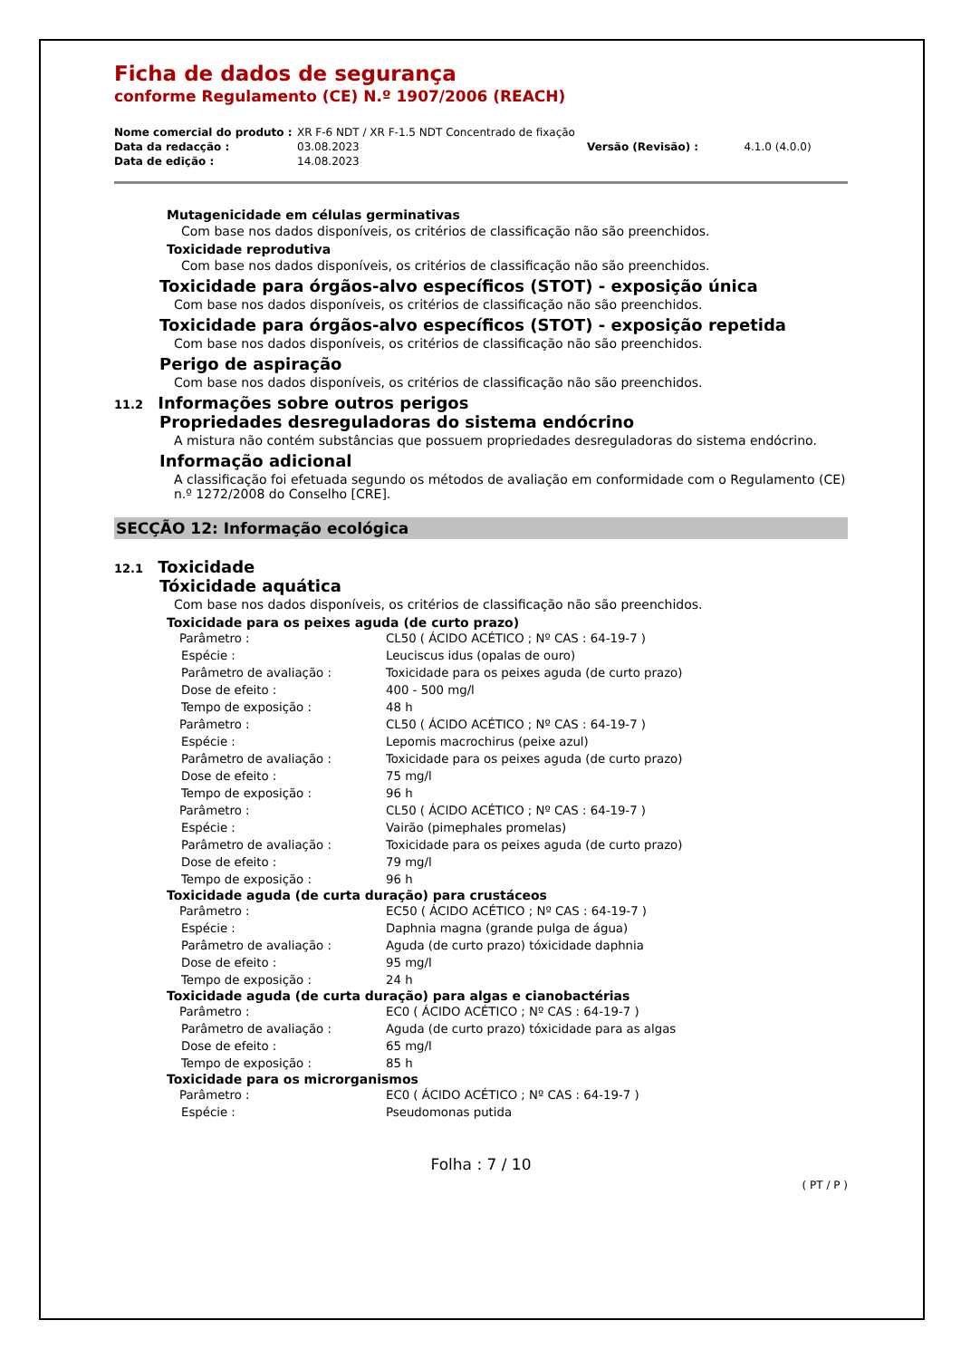Ficha de dados de segurança
conforme Regulamento (CE) N.º 1907/2006 (REACH)
| Nome comercial do produto : | XR F-6 NDT / XR F-1.5 NDT Concentrado de fixação | | |
| Data da redacção : | 03.08.2023 | Versão (Revisão) : | 4.1.0 (4.0.0) |
| Data de edição : | 14.08.2023 | | |
Mutagenicidade em células germinativas
Com base nos dados disponíveis, os critérios de classificação não são preenchidos.
Toxicidade reprodutiva
Com base nos dados disponíveis, os critérios de classificação não são preenchidos.
Toxicidade para órgãos-alvo específicos (STOT) - exposição única
Com base nos dados disponíveis, os critérios de classificação não são preenchidos.
Toxicidade para órgãos-alvo específicos (STOT) - exposição repetida
Com base nos dados disponíveis, os critérios de classificação não são preenchidos.
Perigo de aspiração
Com base nos dados disponíveis, os critérios de classificação não são preenchidos.
11.2 Informações sobre outros perigos
Propriedades desreguladoras do sistema endócrino
A mistura não contém substâncias que possuem propriedades desreguladoras do sistema endócrino.
Informação adicional
A classificação foi efetuada segundo os métodos de avaliação em conformidade com o Regulamento (CE) n.º 1272/2008 do Conselho [CRE].
SECÇÃO 12: Informação ecológica
12.1 Toxicidade
Tóxicidade aquática
Com base nos dados disponíveis, os critérios de classificação não são preenchidos.
Toxicidade para os peixes aguda (de curto prazo)
| Parâmetro : | CL50 ( ÁCIDO ACÉTICO ; Nº CAS : 64-19-7 ) |
| Espécie : | Leuciscus idus (opalas de ouro) |
| Parâmetro de avaliação : | Toxicidade para os peixes aguda (de curto prazo) |
| Dose de efeito : | 400 - 500 mg/l |
| Tempo de exposição : | 48 h |
| Parâmetro : | CL50 ( ÁCIDO ACÉTICO ; Nº CAS : 64-19-7 ) |
| Espécie : | Lepomis macrochirus (peixe azul) |
| Parâmetro de avaliação : | Toxicidade para os peixes aguda (de curto prazo) |
| Dose de efeito : | 75 mg/l |
| Tempo de exposição : | 96 h |
| Parâmetro : | CL50 ( ÁCIDO ACÉTICO ; Nº CAS : 64-19-7 ) |
| Espécie : | Vairão (pimephales promelas) |
| Parâmetro de avaliação : | Toxicidade para os peixes aguda (de curto prazo) |
| Dose de efeito : | 79 mg/l |
| Tempo de exposição : | 96 h |
Toxicidade aguda (de curta duração) para crustáceos
| Parâmetro : | EC50 ( ÁCIDO ACÉTICO ; Nº CAS : 64-19-7 ) |
| Espécie : | Daphnia magna (grande pulga de água) |
| Parâmetro de avaliação : | Aguda (de curto prazo) tóxicidade daphnia |
| Dose de efeito : | 95 mg/l |
| Tempo de exposição : | 24 h |
Toxicidade aguda (de curta duração) para algas e cianobactérias
| Parâmetro : | EC0 ( ÁCIDO ACÉTICO ; Nº CAS : 64-19-7 ) |
| Parâmetro de avaliação : | Aguda (de curto prazo) tóxicidade para as algas |
| Dose de efeito : | 65 mg/l |
| Tempo de exposição : | 85 h |
Toxicidade para os microrganismos
| Parâmetro : | EC0 ( ÁCIDO ACÉTICO ; Nº CAS : 64-19-7 ) |
| Espécie : | Pseudomonas putida |
Folha : 7 / 10
( PT / P )